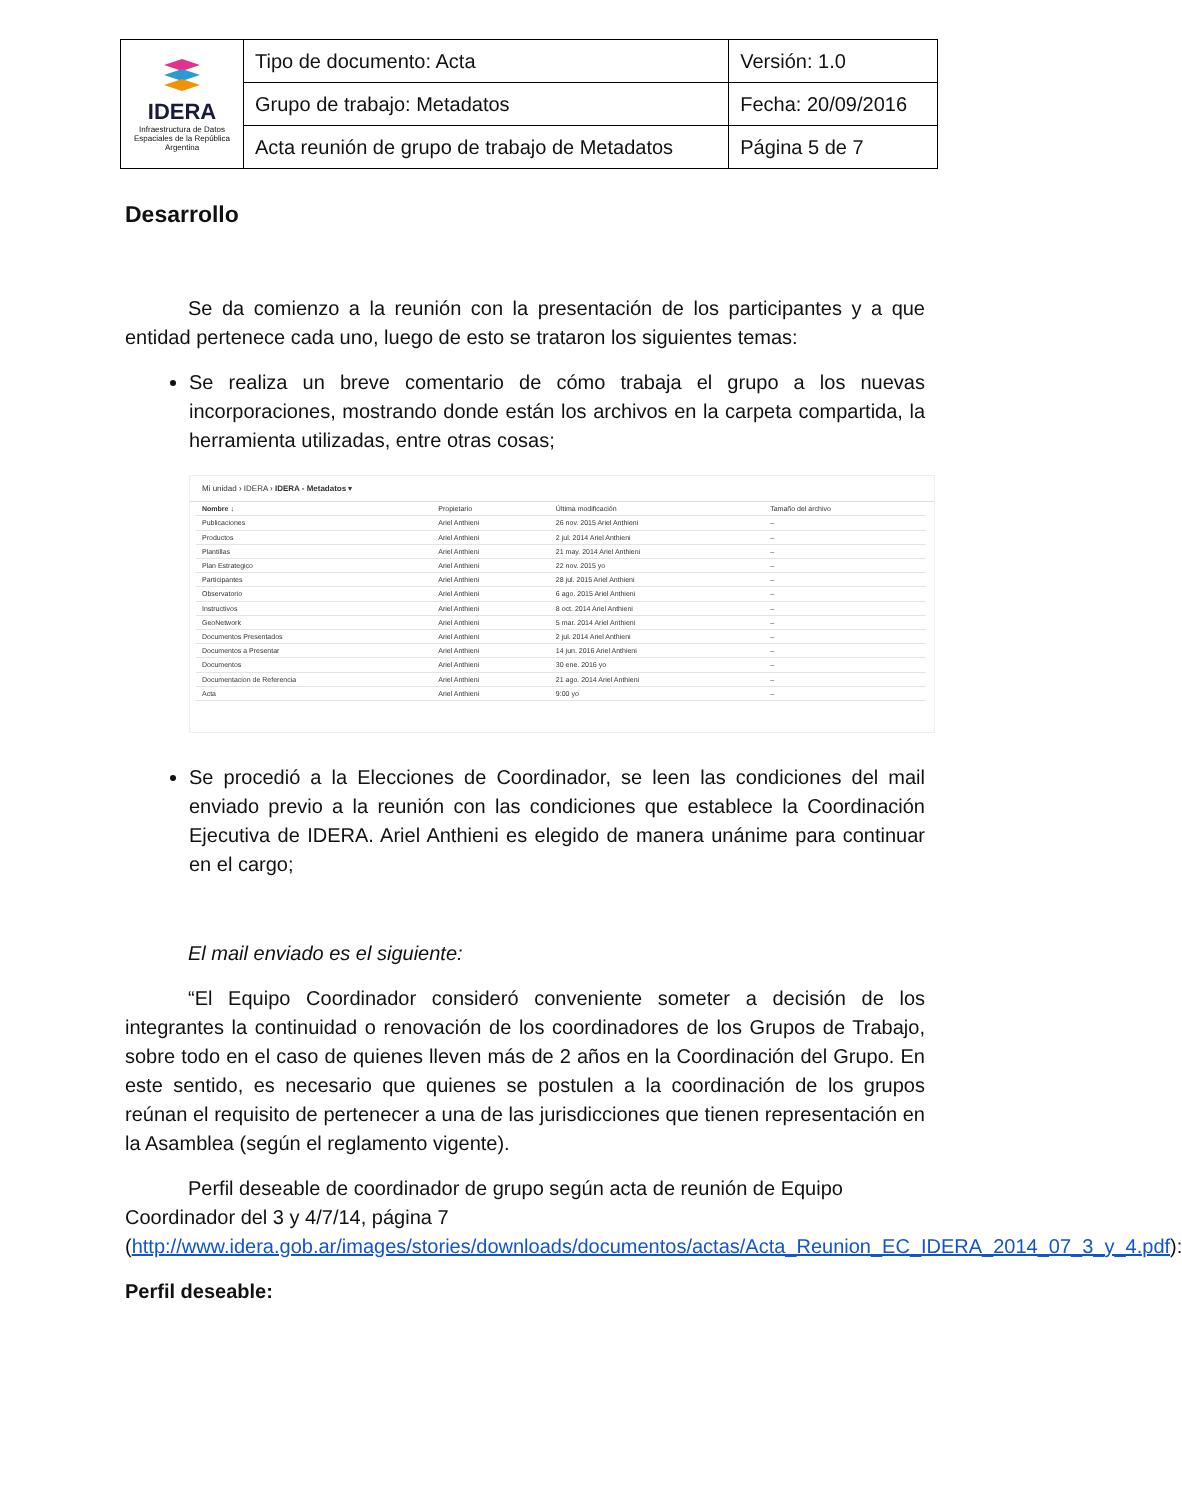| IDERA Infraestructura de Datos Espaciales de la República Argentina | Tipo de documento: Acta | Versión: 1.0 |
| | Grupo de trabajo: Metadatos | Fecha: 20/09/2016 |
| | Acta reunión de grupo de trabajo de Metadatos | Página 5 de 7 |
Desarrollo
Se da comienzo a la reunión con la presentación de los participantes y a que entidad pertenece cada uno, luego de esto se trataron los siguientes temas:
Se realiza un breve comentario de cómo trabaja el grupo a los nuevas incorporaciones, mostrando donde están los archivos en la carpeta compartida, la herramienta utilizadas, entre otras cosas;
Mi unidad › IDERA › IDERA - Metadatos ▾
| Nombre ↓ | Propietario | Última modificación | Tamaño del archivo |
| --- | --- | --- | --- |
| Publicaciones | Ariel Anthieni | 26 nov. 2015 Ariel Anthieni | – |
| Productos | Ariel Anthieni | 2 jul. 2014 Ariel Anthieni | – |
| Plantillas | Ariel Anthieni | 21 may. 2014 Ariel Anthieni | – |
| Plan Estrategico | Ariel Anthieni | 22 nov. 2015 yo | – |
| Participantes | Ariel Anthieni | 28 jul. 2015 Ariel Anthieni | – |
| Observatorio | Ariel Anthieni | 6 ago. 2015 Ariel Anthieni | – |
| Instructivos | Ariel Anthieni | 8 oct. 2014 Ariel Anthieni | – |
| GeoNetwork | Ariel Anthieni | 5 mar. 2014 Ariel Anthieni | – |
| Documentos Presentados | Ariel Anthieni | 2 jul. 2014 Ariel Anthieni | – |
| Documentos a Presentar | Ariel Anthieni | 14 jun. 2016 Ariel Anthieni | – |
| Documentos | Ariel Anthieni | 30 ene. 2016 yo | – |
| Documentacion de Referencia | Ariel Anthieni | 21 ago. 2014 Ariel Anthieni | – |
| Acta | Ariel Anthieni | 9:00 yo | – |
Se procedió a la Elecciones de Coordinador, se leen las condiciones del mail enviado previo a la reunión con las condiciones que establece la Coordinación Ejecutiva de IDERA. Ariel Anthieni es elegido de manera unánime para continuar en el cargo;
El mail enviado es el siguiente:
“El Equipo Coordinador consideró conveniente someter a decisión de los integrantes la continuidad o renovación de los coordinadores de los Grupos de Trabajo, sobre todo en el caso de quienes lleven más de 2 años en la Coordinación del Grupo. En este sentido, es necesario que quienes se postulen a la coordinación de los grupos reúnan el requisito de pertenecer a una de las jurisdicciones que tienen representación en la Asamblea (según el reglamento vigente).
Perfil deseable de coordinador de grupo según acta de reunión de Equipo Coordinador del 3 y 4/7/14, página 7 (http://www.idera.gob.ar/images/stories/downloads/documentos/actas/Acta_Reunion_EC_IDERA_2014_07_3_y_4.pdf):
Perfil deseable: